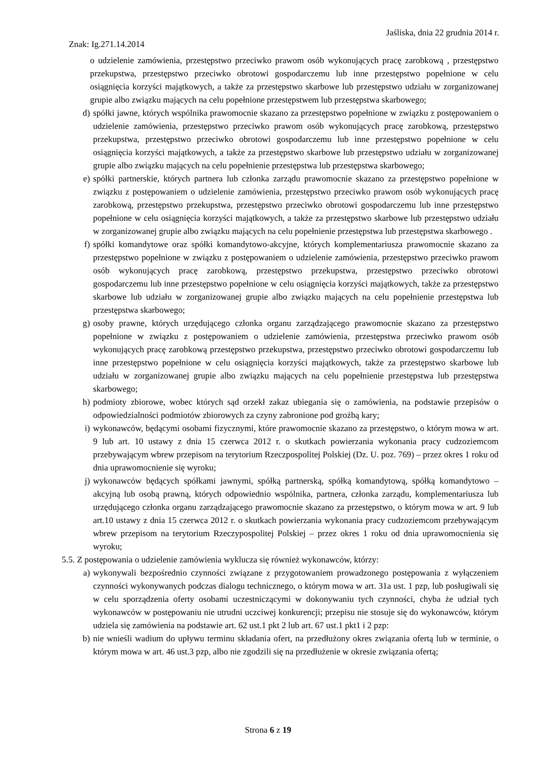Jaśliska, dnia 22 grudnia 2014 r.
Znak: Ig.271.14.2014
o udzielenie zamówienia, przestępstwo przeciwko prawom osób wykonujących pracę zarobkową , przestępstwo przekupstwa, przestępstwo przeciwko obrotowi gospodarczemu lub inne przestępstwo popełnione w celu osiągnięcia korzyści majątkowych, a także za przestępstwo skarbowe lub przestępstwo udziału w zorganizowanej grupie albo związku mających na celu popełnione przestępstwem lub przestępstwa skarbowego;
d) spółki jawne, których wspólnika prawomocnie skazano za przestępstwo popełnione w związku z postępowaniem o udzielenie zamówienia, przestępstwo przeciwko prawom osób wykonujących pracę zarobkową, przestępstwo przekupstwa, przestępstwo przeciwko obrotowi gospodarczemu lub inne przestępstwo popełnione w celu osiągnięcia korzyści majątkowych, a także za przestępstwo skarbowe lub przestępstwo udziału w zorganizowanej grupie albo związku mających na celu popełnienie przestępstwa lub przestępstwa skarbowego;
e) spółki partnerskie, których partnera lub członka zarządu prawomocnie skazano za przestępstwo popełnione w związku z postępowaniem o udzielenie zamówienia, przestępstwo przeciwko prawom osób wykonujących pracę zarobkową, przestępstwo przekupstwa, przestępstwo przeciwko obrotowi gospodarczemu lub inne przestępstwo popełnione w celu osiągnięcia korzyści majątkowych, a także za przestępstwo skarbowe lub przestępstwo udziału w zorganizowanej grupie albo związku mających na celu popełnienie przestępstwa lub przestępstwa skarbowego .
f) spółki komandytowe oraz spółki komandytowo-akcyjne, których komplementariusza prawomocnie skazano za przestępstwo popełnione w związku z postępowaniem o udzielenie zamówienia, przestępstwo przeciwko prawom osób wykonujących pracę zarobkową, przestępstwo przekupstwa, przestępstwo przeciwko obrotowi gospodarczemu lub inne przestępstwo popełnione w celu osiągnięcia korzyści majątkowych, także za przestępstwo skarbowe lub udziału w zorganizowanej grupie albo związku mających na celu popełnienie przestępstwa lub przestępstwa skarbowego;
g) osoby prawne, których urzędującego członka organu zarządzającego prawomocnie skazano za przestępstwo popełnione w związku z postępowaniem o udzielenie zamówienia, przestępstwa przeciwko prawom osób wykonujących pracę zarobkową przestępstwo przekupstwa, przestępstwo przeciwko obrotowi gospodarczemu lub inne przestępstwo popełnione w celu osiągnięcia korzyści majątkowych, także za przestępstwo skarbowe lub udziału w zorganizowanej grupie albo związku mających na celu popełnienie przestępstwa lub przestępstwa skarbowego;
h) podmioty zbiorowe, wobec których sąd orzekł zakaz ubiegania się o zamówienia, na podstawie przepisów o odpowiedzialności podmiotów zbiorowych za czyny zabronione pod groźbą kary;
i) wykonawców, będącymi osobami fizycznymi, które prawomocnie skazano za przestępstwo, o którym mowa w art. 9 lub art. 10 ustawy z dnia 15 czerwca 2012 r. o skutkach powierzania wykonania pracy cudzoziemcom przebywającym wbrew przepisom na terytorium Rzeczpospolitej Polskiej (Dz. U. poz. 769) – przez okres 1 roku od dnia uprawomocnienie się wyroku;
j) wykonawców będących spółkami jawnymi, spółką partnerską, spółką komandytową, spółką komandytowo – akcyjną lub osobą prawną, których odpowiednio wspólnika, partnera, członka zarządu, komplementariusza lub urzędującego członka organu zarządzającego prawomocnie skazano za przestępstwo, o którym mowa w art. 9 lub art.10 ustawy z dnia 15 czerwca 2012 r. o skutkach powierzania wykonania pracy cudzoziemcom przebywającym wbrew przepisom na terytorium Rzeczypospolitej Polskiej – przez okres 1 roku od dnia uprawomocnienia się wyroku;
5.5. Z postępowania o udzielenie zamówienia wyklucza się również wykonawców, którzy:
a) wykonywali bezpośrednio czynności związane z przygotowaniem prowadzonego postępowania z wyłączeniem czynności wykonywanych podczas dialogu technicznego, o którym mowa w art. 31a ust. 1 pzp, lub posługiwali się w celu sporządzenia oferty osobami uczestniczącymi w dokonywaniu tych czynności, chyba że udział tych wykonawców w postępowaniu nie utrudni uczciwej konkurencji; przepisu nie stosuje się do wykonawców, którym udziela się zamówienia na podstawie art. 62 ust.1 pkt 2 lub art. 67 ust.1 pkt1 i 2 pzp:
b) nie wnieśli wadium do upływu terminu składania ofert, na przedłużony okres związania ofertą lub w terminie, o którym mowa w art. 46 ust.3 pzp, albo nie zgodzili się na przedłużenie w okresie związania ofertą;
Strona 6 z 19